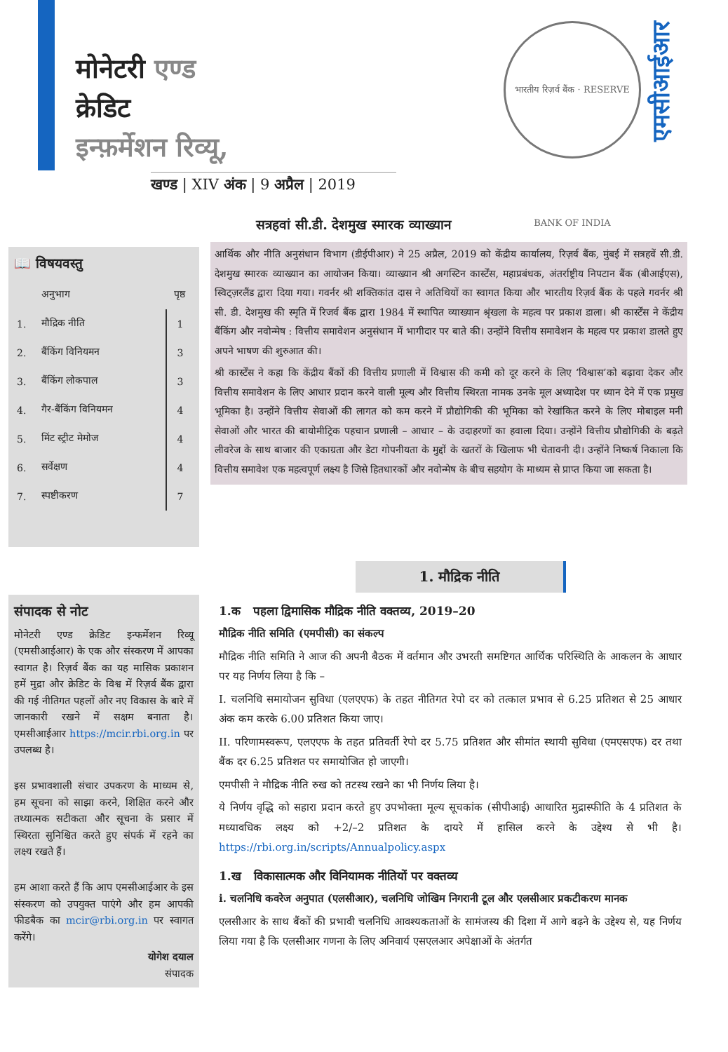मोनेटरी एण्ड
क्रेडिट
इन्फ़र्मेशन रिव्यू,
खण्ड | XIV अंक | 9 अप्रैल | 2019
भारतीय रिज़र्व बैंक · RESERVE BANK OF INDIA
एमसीआईआर
सत्रहवां सी.डी. देशमुख स्मारक व्याख्यान
आर्थिक और नीति अनुसंधान विभाग (डीईपीआर) ने 25 अप्रैल, 2019 को केंद्रीय कार्यालय, रिज़र्व बैंक, मुंबई में सत्रहवें सी.डी. देशमुख स्मारक व्याख्यान का आयोजन किया। व्याख्यान श्री अगस्टिन कार्स्टेंस, महाप्रबंधक, अंतर्राष्ट्रीय निपटान बैंक (बीआईएस), स्विट्ज़रलैंड द्वारा दिया गया। गवर्नर श्री शक्तिकांत दास ने अतिथियों का स्वागत किया और भारतीय रिज़र्व बैंक के पहले गवर्नर श्री सी. डी. देशमुख की स्मृति में रिजर्व बैंक द्वारा 1984 में स्थापित व्याख्यान श्रृंखला के महत्व पर प्रकाश डाला। श्री कार्स्टेंस ने केंद्रीय बैंकिंग और नवोन्मेष : वित्तीय समावेशन अनुसंधान में भागीदार पर बाते की। उन्होंने वित्तीय समावेशन के महत्व पर प्रकाश डालते हुए अपने भाषण की शुरुआत की।
श्री कार्स्टेंस ने कहा कि केंद्रीय बैंकों की वित्तीय प्रणाली में विश्वास की कमी को दूर करने के लिए ‘विश्वास’को बढ़ावा देकर और वित्तीय समावेशन के लिए आधार प्रदान करने वाली मूल्य और वित्तीय स्थिरता नामक उनके मूल अध्यादेश पर ध्यान देने में एक प्रमुख भूमिका है। उन्होंने वित्तीय सेवाओं की लागत को कम करने में प्रौद्योगिकी की भूमिका को रेखांकित करने के लिए मोबाइल मनी सेवाओं और भारत की बायोमीट्रिक पहचान प्रणाली – आधार – के उदाहरणों का हवाला दिया। उन्होंने वित्तीय प्रौद्योगिकी के बढ़ते लीवरेज के साथ बाजार की एकाग्रता और डेटा गोपनीयता के मुद्दों के खतरों के खिलाफ भी चेतावनी दी। उन्होंने निष्कर्ष निकाला कि वित्तीय समावेश एक महत्वपूर्ण लक्ष्य है जिसे हितधारकों और नवोन्मेष के बीच सहयोग के माध्यम से प्राप्त किया जा सकता है।
📖 विषयवस्तु
| | अनुभाग | पृष्ठ |
| 1. | मौद्रिक नीति | 1 |
| 2. | बैंकिंग विनियमन | 3 |
| 3. | बैंकिंग लोकपाल | 3 |
| 4. | गैर-बैंकिंग विनियमन | 4 |
| 5. | मिंट स्ट्रीट मेमोज | 4 |
| 6. | सर्वेक्षण | 4 |
| 7. | स्पष्टीकरण | 7 |
संपादक से नोट
मोनेटरी एण्ड क्रेडिट इन्फर्मेशन रिव्यू (एमसीआईआर) के एक और संस्करण में आपका स्वागत है। रिज़र्व बैंक का यह मासिक प्रकाशन हमें मुद्रा और क्रेडिट के विश्व में रिज़र्व बैंक द्वारा की गई नीतिगत पहलों और नए विकास के बारे में जानकारी रखने में सक्षम बनाता है। एमसीआईआर https://mcir.rbi.org.in पर उपलब्ध है।
इस प्रभावशाली संचार उपकरण के माध्यम से, हम सूचना को साझा करने, शिक्षित करने और तथ्यात्मक सटीकता और सूचना के प्रसार में स्थिरता सुनिश्चित करते हुए संपर्क में रहने का लक्ष्य रखते हैं।
हम आशा करते हैं कि आप एमसीआईआर के इस संस्करण को उपयुक्त पाएंगे और हम आपकी फीडबैक का mcir@rbi.org.in पर स्वागत करेंगे।
योगेश दयाल
संपादक
1. मौद्रिक नीति
1.क पहला द्विमासिक मौद्रिक नीति वक्तव्य, 2019–20
मौद्रिक नीति समिति (एमपीसी) का संकल्प
मौद्रिक नीति समिति ने आज की अपनी बैठक में वर्तमान और उभरती समष्टिगत आर्थिक परिस्थिति के आकलन के आधार पर यह निर्णय लिया है कि –
I. चलनिधि समायोजन सुविधा (एलएएफ) के तहत नीतिगत रेपो दर को तत्काल प्रभाव से 6.25 प्रतिशत से 25 आधार अंक कम करके 6.00 प्रतिशत किया जाए।
II. परिणामस्वरूप, एलएएफ के तहत प्रतिवर्ती रेपो दर 5.75 प्रतिशत और सीमांत स्थायी सुविधा (एमएसएफ) दर तथा बैंक दर 6.25 प्रतिशत पर समायोजित हो जाएगी।
एमपीसी ने मौद्रिक नीति रुख को तटस्थ रखने का भी निर्णय लिया है।
ये निर्णय वृद्धि को सहारा प्रदान करते हुए उपभोक्ता मूल्य सूचकांक (सीपीआई) आधारित मुद्रास्फीति के 4 प्रतिशत के मध्यावधिक लक्ष्य को +2/–2 प्रतिशत के दायरे में हासिल करने के उद्देश्य से भी है। https://rbi.org.in/scripts/Annualpolicy.aspx
1.ख विकासात्मक और विनियामक नीतियों पर वक्तव्य
i. चलनिधि कवरेज अनुपात (एलसीआर), चलनिधि जोखिम निगरानी टूल और एलसीआर प्रकटीकरण मानक
एलसीआर के साथ बैंकों की प्रभावी चलनिधि आवश्यकताओं के सामंजस्य की दिशा में आगे बढ़ने के उद्देश्य से, यह निर्णय लिया गया है कि एलसीआर गणना के लिए अनिवार्य एसएलआर अपेक्षाओं के अंतर्गत